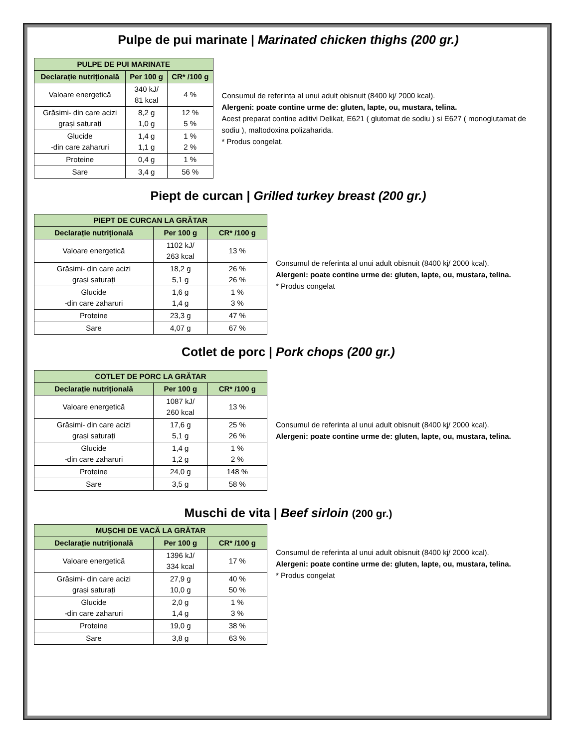Pulpe de pui marinate | Marinated chicken thighs (200 gr.)
| PULPE DE PUI MARINATE | | |
| --- | --- | --- |
| Declarație nutrițională | Per 100 g | CR* /100 g |
| Valoare energetică | 340 kJ/ 81 kcal | 4 % |
| Grăsimi- din care acizi grași saturați | 8,2 g 1,0 g | 12 % 5 % |
| Glucide -din care zaharuri | 1,4 g 1,1 g | 1 % 2 % |
| Proteine | 0,4 g | 1 % |
| Sare | 3,4 g | 56 % |
Consumul de referinta al unui adult obisnuit (8400 kj/ 2000 kcal).
Alergeni: poate contine urme de: gluten, lapte, ou, mustara, telina.
Acest preparat contine aditivi Delikat, E621 ( glutomat de sodiu ) si E627 ( monoglutamat de sodiu ), maltodoxina polizaharida.
* Produs congelat.
Piept de curcan | Grilled turkey breast (200 gr.)
| PIEPT DE CURCAN LA GRĂTAR | | |
| --- | --- | --- |
| Declarație nutrițională | Per 100 g | CR* /100 g |
| Valoare energetică | 1102 kJ/ 263 kcal | 13 % |
| Grăsimi- din care acizi grași saturați | 18,2 g 5,1 g | 26 % 26 % |
| Glucide -din care zaharuri | 1,6 g 1,4 g | 1 % 3 % |
| Proteine | 23,3 g | 47 % |
| Sare | 4,07 g | 67 % |
Consumul de referinta al unui adult obisnuit (8400 kj/ 2000 kcal).
Alergeni: poate contine urme de: gluten, lapte, ou, mustara, telina.
* Produs congelat
Cotlet de porc | Pork chops (200 gr.)
| COTLET DE PORC LA GRĂTAR | | |
| --- | --- | --- |
| Declarație nutrițională | Per 100 g | CR* /100 g |
| Valoare energetică | 1087 kJ/ 260 kcal | 13 % |
| Grăsimi- din care acizi grași saturați | 17,6 g 5,1 g | 25 % 26 % |
| Glucide -din care zaharuri | 1,4 g 1,2 g | 1 % 2 % |
| Proteine | 24,0 g | 148 % |
| Sare | 3,5 g | 58 % |
Consumul de referinta al unui adult obisnuit (8400 kj/ 2000 kcal).
Alergeni: poate contine urme de: gluten, lapte, ou, mustara, telina.
Muschi de vita | Beef sirloin (200 gr.)
| MUȘCHI DE VACĂ LA GRĂTAR | | |
| --- | --- | --- |
| Declarație nutrițională | Per 100 g | CR* /100 g |
| Valoare energetică | 1396 kJ/ 334 kcal | 17 % |
| Grăsimi- din care acizi grași saturați | 27,9 g 10,0 g | 40 % 50 % |
| Glucide -din care zaharuri | 2,0 g 1,4 g | 1 % 3 % |
| Proteine | 19,0 g | 38 % |
| Sare | 3,8 g | 63 % |
Consumul de referinta al unui adult obisnuit (8400 kj/ 2000 kcal).
Alergeni: poate contine urme de: gluten, lapte, ou, mustara, telina.
* Produs congelat